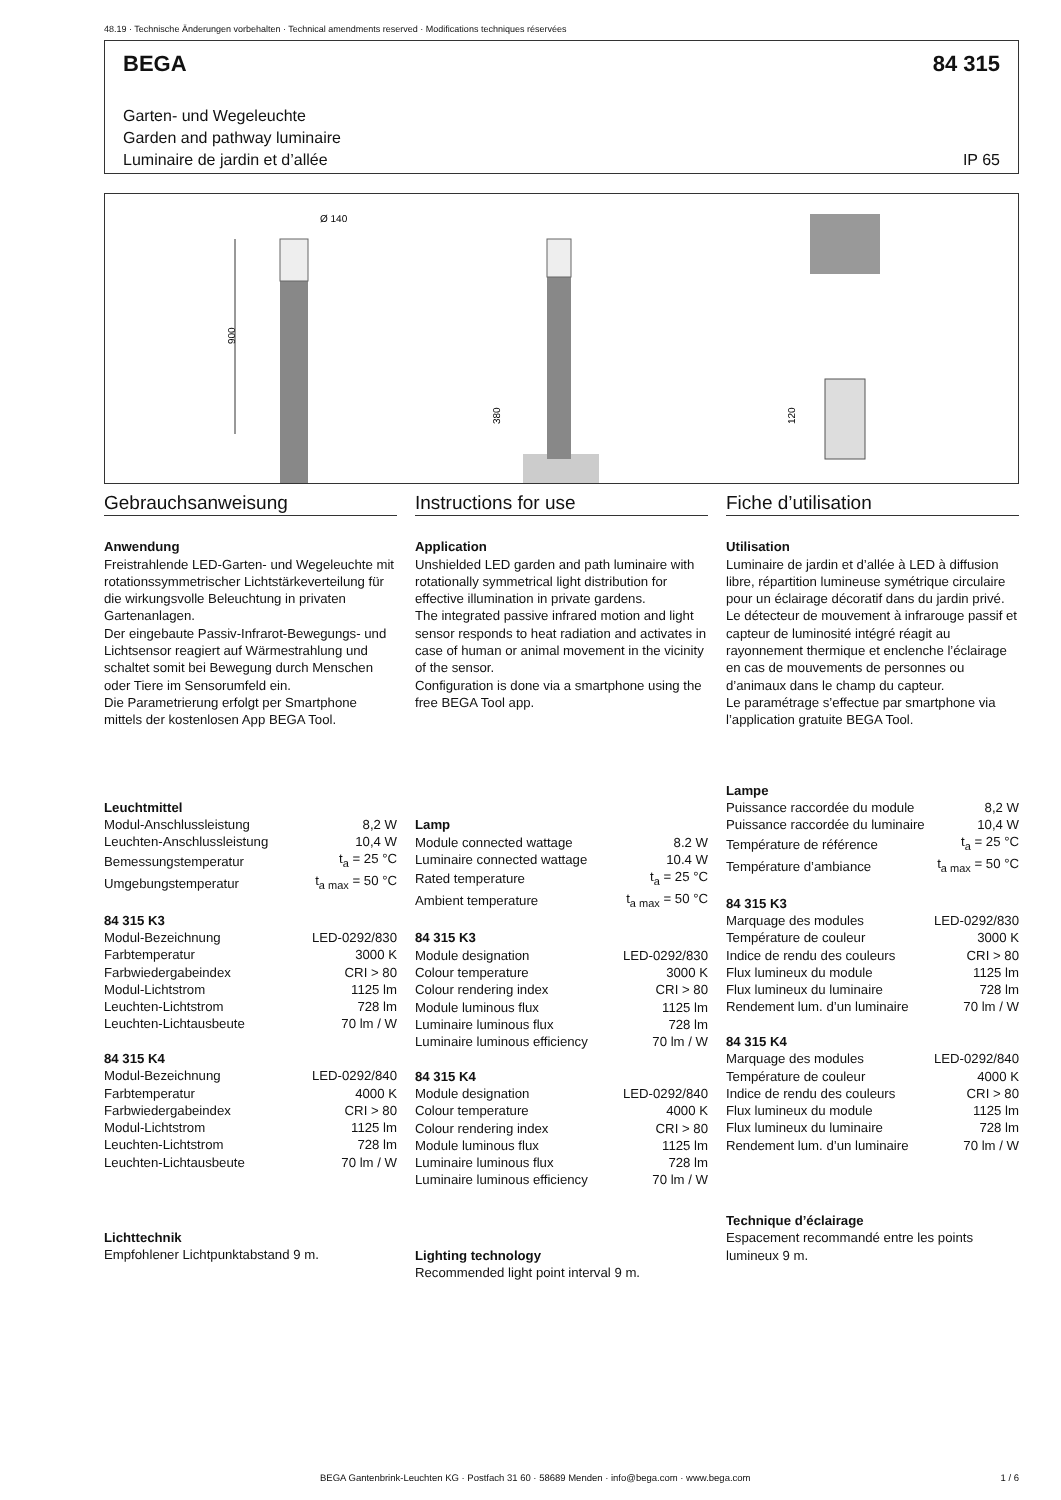48.19 · Technische Änderungen vorbehalten · Technical amendments reserved · Modifications techniques réservées
BEGA 84 315
Garten- und Wegeleuchte
Garden and pathway luminaire
Luminaire de jardin et d’allée IP 65
Ø 140
900
380
120
Gebrauchsanweisung
Anwendung
Freistrahlende LED-Garten- und Wegeleuchte mit rotationssymmetrischer Lichtstärkeverteilung für die wirkungsvolle Beleuchtung in privaten Gartenanlagen.
Der eingebaute Passiv-Infrarot-Bewegungs- und Lichtsensor reagiert auf Wärmestrahlung und schaltet somit bei Bewegung durch Menschen oder Tiere im Sensorumfeld ein.
Die Parametrierung erfolgt per Smartphone mittels der kostenlosen App BEGA Tool.
Leuchtmittel
| Modul-Anschlussleistung | 8,2 W |
| Leuchten-Anschlussleistung | 10,4 W |
| Bemessungstemperatur | t<sub>a</sub> = 25 °C |
| Umgebungstemperatur | t<sub>a max</sub> = 50 °C |
84 315 K3
| Modul-Bezeichnung | LED-0292/830 |
| Farbtemperatur | 3000 K |
| Farbwiedergabeindex | CRI > 80 |
| Modul-Lichtstrom | 1125 lm |
| Leuchten-Lichtstrom | 728 lm |
| Leuchten-Lichtausbeute | 70 lm / W |
84 315 K4
| Modul-Bezeichnung | LED-0292/840 |
| Farbtemperatur | 4000 K |
| Farbwiedergabeindex | CRI > 80 |
| Modul-Lichtstrom | 1125 lm |
| Leuchten-Lichtstrom | 728 lm |
| Leuchten-Lichtausbeute | 70 lm / W |
Lichttechnik
Empfohlener Lichtpunktabstand 9 m.
Instructions for use
Application
Unshielded LED garden and path luminaire with rotationally symmetrical light distribution for effective illumination in private gardens.
The integrated passive infrared motion and light sensor responds to heat radiation and activates in case of human or animal movement in the vicinity of the sensor.
Configuration is done via a smartphone using the free BEGA Tool app.
Lamp
| Module connected wattage | 8.2 W |
| Luminaire connected wattage | 10.4 W |
| Rated temperature | t<sub>a</sub> = 25 °C |
| Ambient temperature | t<sub>a max</sub> = 50 °C |
84 315 K3
| Module designation | LED-0292/830 |
| Colour temperature | 3000 K |
| Colour rendering index | CRI > 80 |
| Module luminous flux | 1125 lm |
| Luminaire luminous flux | 728 lm |
| Luminaire luminous efficiency | 70 lm / W |
84 315 K4
| Module designation | LED-0292/840 |
| Colour temperature | 4000 K |
| Colour rendering index | CRI > 80 |
| Module luminous flux | 1125 lm |
| Luminaire luminous flux | 728 lm |
| Luminaire luminous efficiency | 70 lm / W |
Lighting technology
Recommended light point interval 9 m.
Fiche d’utilisation
Utilisation
Luminaire de jardin et d’allée à LED à diffusion libre, répartition lumineuse symétrique circulaire pour un éclairage décoratif dans du jardin privé.
Le détecteur de mouvement à infrarouge passif et capteur de luminosité intégré réagit au rayonnement thermique et enclenche l’éclairage en cas de mouvements de personnes ou d’animaux dans le champ du capteur.
Le paramétrage s’effectue par smartphone via l’application gratuite BEGA Tool.
Lampe
| Puissance raccordée du module | 8,2 W |
| Puissance raccordée du luminaire | 10,4 W |
| Température de référence | t<sub>a</sub> = 25 °C |
| Température d’ambiance | t<sub>a max</sub> = 50 °C |
84 315 K3
| Marquage des modules | LED-0292/830 |
| Température de couleur | 3000 K |
| Indice de rendu des couleurs | CRI > 80 |
| Flux lumineux du module | 1125 lm |
| Flux lumineux du luminaire | 728 lm |
| Rendement lum. d’un luminaire | 70 lm / W |
84 315 K4
| Marquage des modules | LED-0292/840 |
| Température de couleur | 4000 K |
| Indice de rendu des couleurs | CRI > 80 |
| Flux lumineux du module | 1125 lm |
| Flux lumineux du luminaire | 728 lm |
| Rendement lum. d’un luminaire | 70 lm / W |
Technique d’éclairage
Espacement recommandé entre les points lumineux 9 m.
BEGA Gantenbrink-Leuchten KG · Postfach 31 60 · 58689 Menden · info@bega.com · www.bega.com
1 / 6